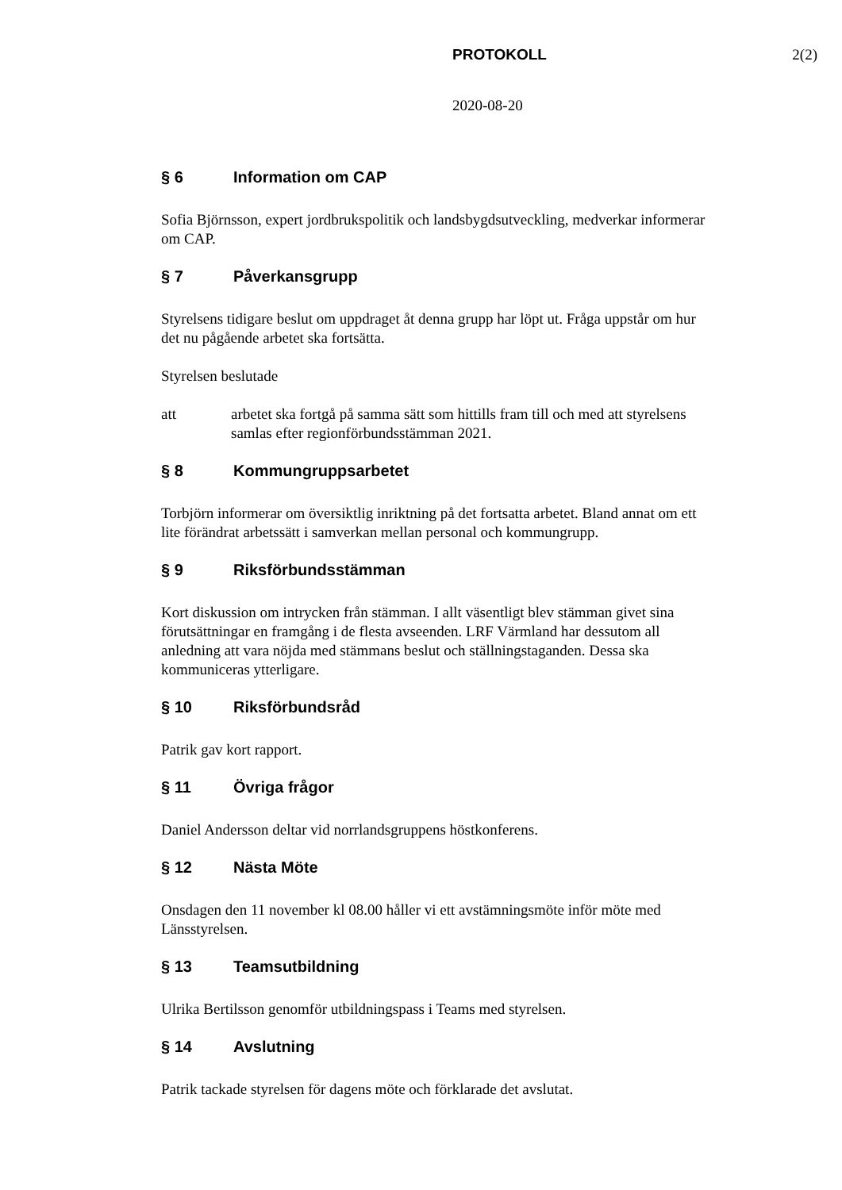PROTOKOLL 2(2)
2020-08-20
§ 6 Information om CAP
Sofia Björnsson, expert jordbrukspolitik och landsbygdsutveckling, medverkar informerar om CAP.
§ 7 Påverkansgrupp
Styrelsens tidigare beslut om uppdraget åt denna grupp har löpt ut. Fråga uppstår om hur det nu pågående arbetet ska fortsätta.
Styrelsen beslutade
att arbetet ska fortgå på samma sätt som hittills fram till och med att styrelsens samlas efter regionförbundsstämman 2021.
§ 8 Kommungruppsarbetet
Torbjörn informerar om översiktlig inriktning på det fortsatta arbetet. Bland annat om ett lite förändrat arbetssätt i samverkan mellan personal och kommungrupp.
§ 9 Riksförbundsstämman
Kort diskussion om intrycken från stämman. I allt väsentligt blev stämman givet sina förutsättningar en framgång i de flesta avseenden. LRF Värmland har dessutom all anledning att vara nöjda med stämmans beslut och ställningstaganden. Dessa ska kommuniceras ytterligare.
§ 10 Riksförbundsråd
Patrik gav kort rapport.
§ 11 Övriga frågor
Daniel Andersson deltar vid norrlandsgruppens höstkonferens.
§ 12 Nästa Möte
Onsdagen den 11 november kl 08.00 håller vi ett avstämningsmöte inför möte med Länsstyrelsen.
§ 13 Teamsutbildning
Ulrika Bertilsson genomför utbildningspass i Teams med styrelsen.
§ 14 Avslutning
Patrik tackade styrelsen för dagens möte och förklarade det avslutat.